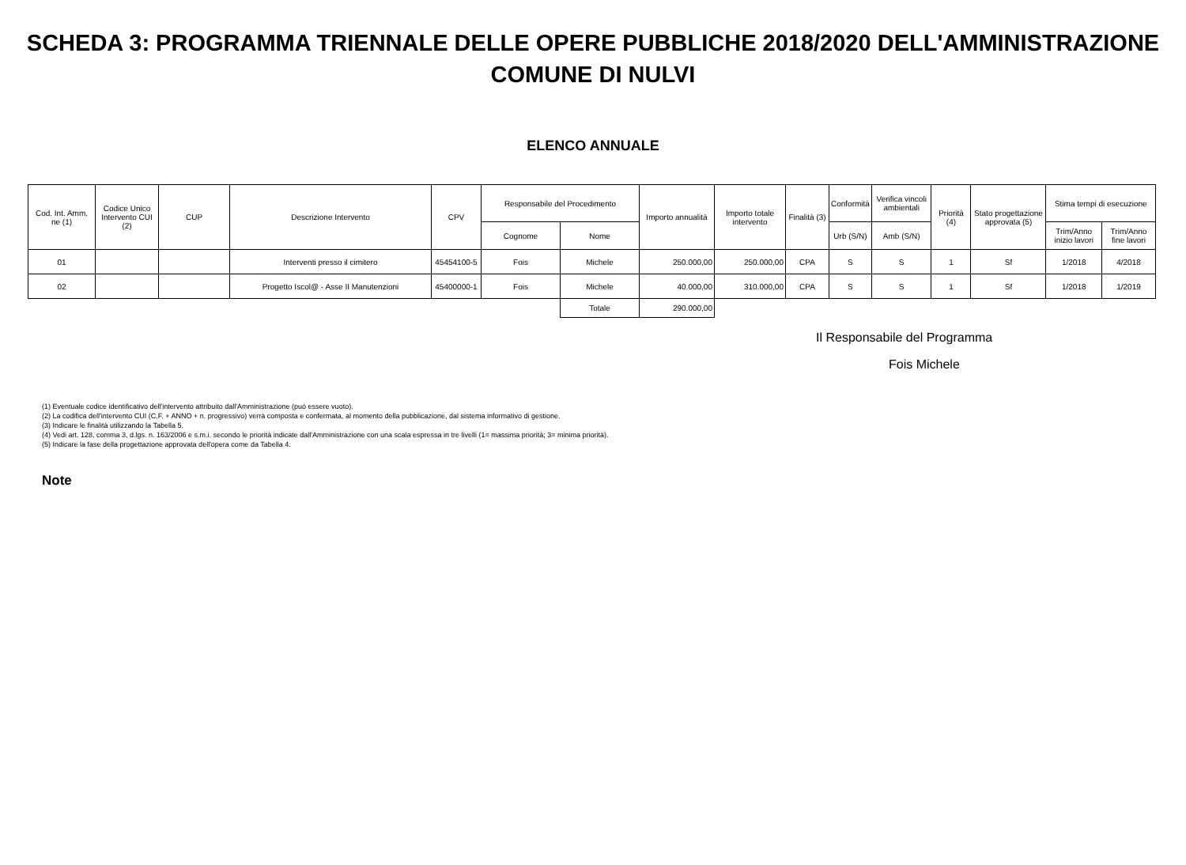SCHEDA 3: PROGRAMMA TRIENNALE DELLE OPERE PUBBLICHE 2018/2020 DELL'AMMINISTRAZIONE
COMUNE DI NULVI
ELENCO ANNUALE
| Cod. Int. Amm. ne (1) | Codice Unico Intervento CUI (2) | CUP | Descrizione Intervento | CPV | Responsabile del Procedimento | | Importo annualità | Importo totale intervento | Finalità (3) | Conformità | Verifica vincoli ambientali | Priorità (4) | Stato progettazione approvata (5) | Stima tempi di esecuzione | |
| --- | --- | --- | --- | --- | --- | --- | --- | --- | --- | --- | --- | --- | --- | --- | --- |
| | | | | | Cognome | Nome | | | | Urb (S/N) | Amb (S/N) | | | Trim/Anno inizio lavori | Trim/Anno fine lavori |
| 01 | | | Interventi presso il cimitero | 45454100-5 | Fois | Michele | 250.000,00 | 250.000,00 | CPA | S | S | 1 | Sf | 1/2018 | 4/2018 |
| 02 | | | Progetto Iscol@ - Asse II Manutenzioni | 45400000-1 | Fois | Michele | 40.000,00 | 310.000,00 | CPA | S | S | 1 | Sf | 1/2018 | 1/2019 |
| | | | | | | Totale | 290.000,00 | | | | | | | | |
Il Responsabile del Programma
Fois Michele
(1) Eventuale codice identificativo dell'intervento attribuito dall'Amministrazione (può essere vuoto).
(2) La codifica dell'intervento CUI (C.F. + ANNO + n. progressivo) verrà composta e confermata, al momento della pubblicazione, dal sistema informativo di gestione.
(3) Indicare le finalità utilizzando la Tabella 5.
(4) Vedi art. 128, comma 3, d.lgs. n. 163/2006 e s.m.i. secondo le priorità indicate dall'Amministrazione con una scala espressa in tre livelli (1= massima priorità; 3= minima priorità).
(5) Indicare la fase della progettazione approvata dell'opera come da Tabella 4.
Note